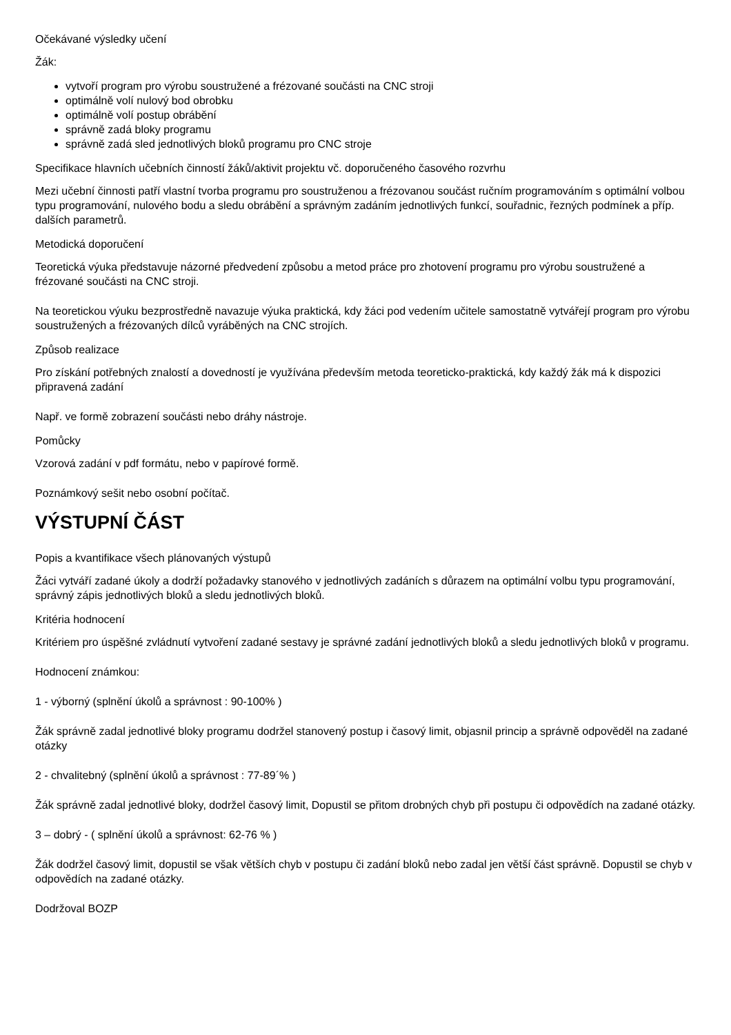Očekávané výsledky učení
Žák:
vytvoří program pro výrobu soustružené a frézované součásti na CNC stroji
optimálně volí nulový bod obrobku
optimálně volí postup obrábění
správně zadá bloky programu
správně zadá sled jednotlivých bloků programu pro CNC stroje
Specifikace hlavních učebních činností žáků/aktivit projektu vč. doporučeného časového rozvrhu
Mezi učební činnosti patří vlastní tvorba programu pro soustruženou a frézovanou součást ručním programováním s optimální volbou typu programování, nulového bodu a sledu obrábění a správným zadáním jednotlivých funkcí, souřadnic, řezných podmínek a příp. dalších parametrů.
Metodická doporučení
Teoretická výuka představuje názorné předvedení způsobu a metod práce pro zhotovení programu pro výrobu soustružené a frézované součásti na CNC stroji.
Na teoretickou výuku bezprostředně navazuje výuka praktická, kdy žáci pod vedením učitele samostatně vytvářejí program pro výrobu soustružených a frézovaných dílců vyráběných na CNC strojích.
Způsob realizace
Pro získání potřebných znalostí a dovedností je využívána především metoda teoreticko-praktická, kdy každý žák má k dispozici připravená zadání
Např. ve formě zobrazení součásti nebo dráhy nástroje.
Pomůcky
Vzorová zadání v pdf formátu, nebo v papírové formě.
Poznámkový sešit nebo osobní počítač.
VÝSTUPNÍ ČÁST
Popis a kvantifikace všech plánovaných výstupů
Žáci vytváří zadané úkoly a dodrží požadavky stanového v jednotlivých zadáních s důrazem na optimální volbu typu programování, správný zápis jednotlivých bloků a sledu jednotlivých bloků.
Kritéria hodnocení
Kritériem pro úspěšné zvládnutí vytvoření zadané sestavy je správné zadání jednotlivých bloků a sledu jednotlivých bloků v programu.
Hodnocení známkou:
1 - výborný (splnění úkolů a správnost : 90-100% )
Žák správně zadal jednotlivé bloky programu dodržel stanovený postup i časový limit, objasnil princip a správně odpověděl na zadané otázky
2 - chvalitebný (splnění úkolů a správnost : 77-89´% )
Žák správně zadal jednotlivé bloky, dodržel časový limit, Dopustil se přitom drobných chyb při postupu či odpovědích na zadané otázky.
3 – dobrý - ( splnění úkolů a správnost: 62-76 % )
Žák dodržel časový limit, dopustil se však větších chyb v postupu či zadání bloků nebo zadal jen větší část správně. Dopustil se chyb v odpovědích na zadané otázky.
Dodržoval BOZP